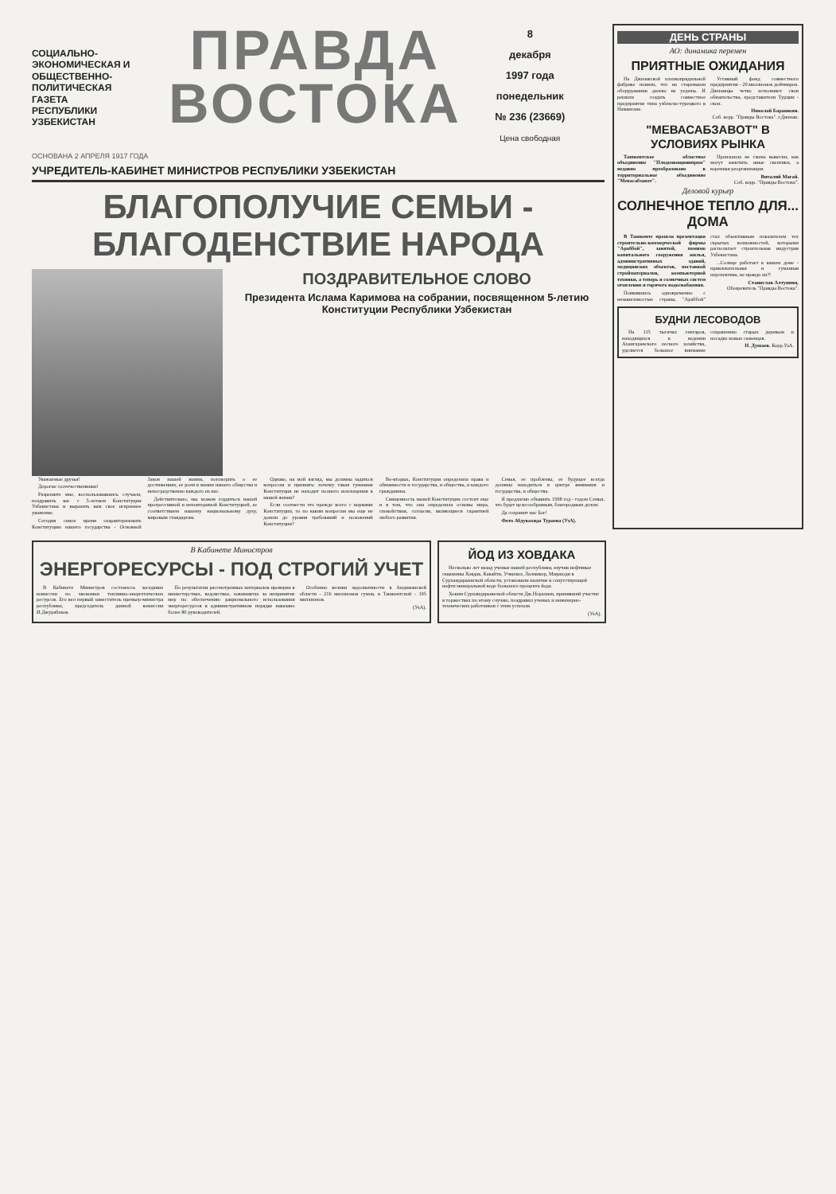СОЦИАЛЬНО-ЭКОНОМИЧЕСКАЯ И ОБЩЕСТВЕННО-ПОЛИТИЧЕСКАЯ ГАЗЕТА РЕСПУБЛИКИ УЗБЕКИСТАН
ОСНОВАНА 2 АПРЕЛЯ 1917 ГОДА
ПРАВДА
ВОСТОКА
8
декабря
1997 года
понедельник
№ 236 (23669)
Цена свободная
УЧРЕДИТЕЛЬ-КАБИНЕТ МИНИСТРОВ РЕСПУБЛИКИ УЗБЕКИСТАН
БЛАГОПОЛУЧИЕ СЕМЬИ - БЛАГОДЕНСТВИЕ НАРОДА
ПОЗДРАВИТЕЛЬНОЕ СЛОВО
Президента Ислама Каримова на собрании, посвященном 5-летию Конституции Республики Узбекистан
Уважаемые друзья!
Дорогие соотечественники!
Разрешите мне, воспользовавшись случаем, поздравить вас с 5-летием Конституции Узбекистана и выразить вам свое искреннее уважение.
Сегодня самое время охарактеризовать Конституцию нашего государства - Основной Закон нашей жизни, поговорить о ее достижениях, ее роли в жизни нашего общества и непосредственно каждого из нас.
Действительно, мы можем гордиться нашей прогрессивной и неповторимой Конституцией, ее соответствием нашему национальному духу, мировым стандартам.
Однако, на мой взгляд, мы должны задаться вопросом и признать: почему такая гуманная Конституция не находит полного воплощения в нашей жизни?
Если соотнести это прежде всего с нормами Конституции, то по каким вопросам мы еще не дошли до уровня требований и положений Конституции?
Во-вторых, Конституция определила права и обязанности и государства, и общества, и каждого гражданина.
Священность нашей Конституции состоит еще и в том, что она определила основы мира, спокойствия, согласия, являющиеся гарантией любого развития.
Семья, ее проблемы, ее будущее всегда должны находиться в центре внимания и государства, и общества.
Я предлагаю объявить 1998 год - годом Семьи, это будет целесообразным, благородным делом.
Да сохранит нас Бог!
Фото Абдувахида Тураева (УзА).
ДЕНЬ СТРАНЫ
АО: динамика перемен
ПРИЯТНЫЕ ОЖИДАНИЯ
На Джизакской хлопкопрядильной фабрике поняли, что на стареньком оборудовании далеко не уедешь. И решили создать совместное предприятие типа узбекско-турецкого в Намангане.
Уставный фонд совместного предприятия - 20 миллионов дойчмарок. Джизакцы четко исполняют свои обязательства, представители Турции - свои.
Николай Барашкин.
Соб. корр. "Правды Востока". г.Джизак.
"МЕВАСАБЗАВОТ" В УСЛОВИЯХ РЫНКА
Ташкентское областное объединение "Плодоовощвинпром" недавно преобразовано в территориальное объединение "Мевасабзавот".
Произошла не смена вывески, как могут заметить иные скептики, а коренная реорганизация.
Виталий Магай.
Соб. корр. "Правды Востока".
Деловой курьер
СОЛНЕЧНОЕ ТЕПЛО ДЛЯ... ДОМА
В Ташкенте прошла презентация строительно-коммерческой фирмы "Араббой", занятой, помимо капитального сооружения жилья, административных зданий, медицинских объектов, поставкой стройматериалов, компьютерной техники, а теперь и солнечных систем отопления и горячего водоснабжения.
Появившись одновременно с независимостью страны, "Араббой" стал объективным показателем тех скрытых возможностей, которыми располагает строительная индустрия Узбекистана.
...Солнце работает в вашем доме - привлекательная и гуманная перспектива, не правда ли?!
Станислав Алтунянц.
Обозреватель "Правды Востока".
БУДНИ ЛЕСОВОДОВ
На 115 тысячах гектаров, находящихся в ведении Ахангаранского лесного хозяйства, уделяется большое внимание сохранению старых деревьев и посадке новых саженцев.
Н. Душаев. Корр.УзА.
В Кабинете Министров
ЭНЕРГОРЕСУРСЫ - ПОД СТРОГИЙ УЧЕТ
В Кабинете Министров состоялось заседание комиссии по экономии топливно-энергетических ресурсов. Его вел первый заместитель премьер-министра республики, председатель данной комиссии И.Джурабеков.
По результатам рассмотренных материалов проверки в министерствах, ведомствах, хокимиятах за непринятие мер по обеспечению рационального использования энергоресурсов в административном порядке наказано более 80 руководителей.
Особенно велики задолженности в Андижанской области - 216 миллионов сумов, в Ташкентской - 195 миллионов.
(УзА).
ЙОД ИЗ ХОВДАКА
Несколько лет назад ученые нашей республики, изучив нефтяные скважины Ховдак, Какайти, Учкизил, Лалмикор, Миршоди в Сурхандарьинской области, установили наличие в сопутствующей нефти минеральной воде большого процента йода.
Хоким Сурхандарьинской области Дж.Норалиев, принявший участие в торжествах по этому случаю, поздравил ученых и инженерно-технических работников с этим успехом.
(УзА).